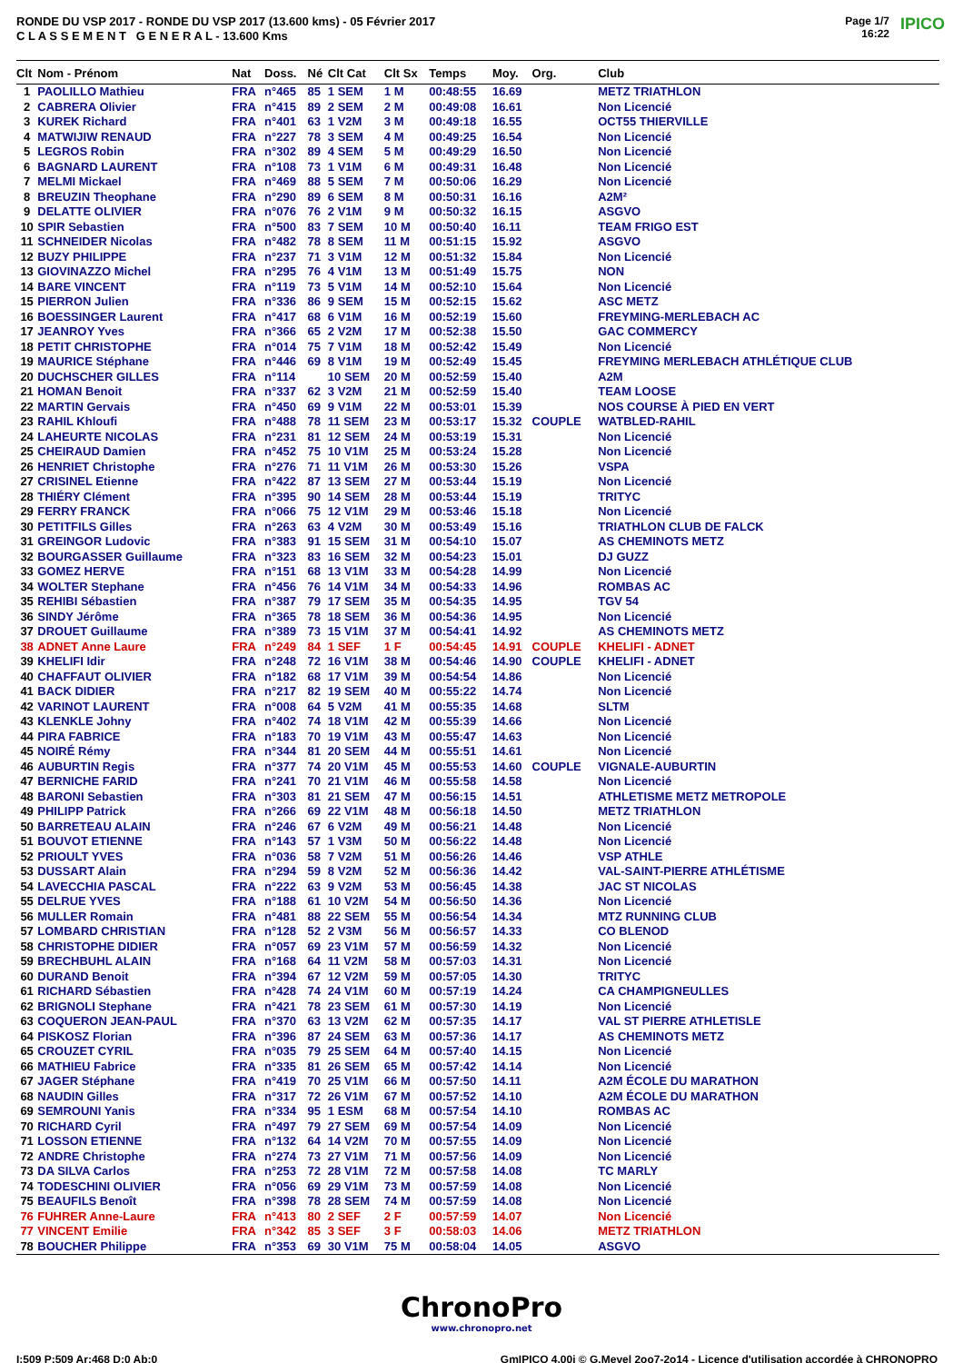RONDE DU VSP 2017 - RONDE DU VSP 2017 (13.600 kms) - 05 Février 2017
C L A S S E M E N T G E N E R A L - 13.600 Kms
Page 1/7
16:22
IPICO
| Clt | Nom - Prénom | Nat | Doss. | Né | Clt Cat | Clt Sx | Temps | Moy. | Org. | Club |
| --- | --- | --- | --- | --- | --- | --- | --- | --- | --- | --- |
| 1 | PAOLILLO Mathieu | FRA | n°465 | 85 | 1 SEM | 1 M | 00:48:55 | 16.69 | | METZ TRIATHLON |
| 2 | CABRERA Olivier | FRA | n°415 | 89 | 2 SEM | 2 M | 00:49:08 | 16.61 | | Non Licencié |
| 3 | KUREK Richard | FRA | n°401 | 63 | 1 V2M | 3 M | 00:49:18 | 16.55 | | OCT55 THIERVILLE |
| 4 | MATWIJIW RENAUD | FRA | n°227 | 78 | 3 SEM | 4 M | 00:49:25 | 16.54 | | Non Licencié |
| 5 | LEGROS Robin | FRA | n°302 | 89 | 4 SEM | 5 M | 00:49:29 | 16.50 | | Non Licencié |
| 6 | BAGNARD LAURENT | FRA | n°108 | 73 | 1 V1M | 6 M | 00:49:31 | 16.48 | | Non Licencié |
| 7 | MELMI Mickael | FRA | n°469 | 88 | 5 SEM | 7 M | 00:50:06 | 16.29 | | Non Licencié |
| 8 | BREUZIN Theophane | FRA | n°290 | 89 | 6 SEM | 8 M | 00:50:31 | 16.16 | | A2M² |
| 9 | DELATTE OLIVIER | FRA | n°076 | 76 | 2 V1M | 9 M | 00:50:32 | 16.15 | | ASGVO |
| 10 | SPIR Sebastien | FRA | n°500 | 83 | 7 SEM | 10 M | 00:50:40 | 16.11 | | TEAM FRIGO EST |
| 11 | SCHNEIDER Nicolas | FRA | n°482 | 78 | 8 SEM | 11 M | 00:51:15 | 15.92 | | ASGVO |
| 12 | BUZY PHILIPPE | FRA | n°237 | 71 | 3 V1M | 12 M | 00:51:32 | 15.84 | | Non Licencié |
| 13 | GIOVINAZZO Michel | FRA | n°295 | 76 | 4 V1M | 13 M | 00:51:49 | 15.75 | | NON |
| 14 | BARE VINCENT | FRA | n°119 | 73 | 5 V1M | 14 M | 00:52:10 | 15.64 | | Non Licencié |
| 15 | PIERRON Julien | FRA | n°336 | 86 | 9 SEM | 15 M | 00:52:15 | 15.62 | | ASC METZ |
| 16 | BOESSINGER Laurent | FRA | n°417 | 68 | 6 V1M | 16 M | 00:52:19 | 15.60 | | FREYMING-MERLEBACH AC |
| 17 | JEANROY Yves | FRA | n°366 | 65 | 2 V2M | 17 M | 00:52:38 | 15.50 | | GAC COMMERCY |
| 18 | PETIT CHRISTOPHE | FRA | n°014 | 75 | 7 V1M | 18 M | 00:52:42 | 15.49 | | Non Licencié |
| 19 | MAURICE Stéphane | FRA | n°446 | 69 | 8 V1M | 19 M | 00:52:49 | 15.45 | | FREYMING MERLEBACH ATHLÉTIQUE CLUB |
| 20 | DUCHSCHER GILLES | FRA | n°114 | | 10 SEM | 20 M | 00:52:59 | 15.40 | | A2M |
| 21 | HOMAN Benoit | FRA | n°337 | 62 | 3 V2M | 21 M | 00:52:59 | 15.40 | | TEAM LOOSE |
| 22 | MARTIN Gervais | FRA | n°450 | 69 | 9 V1M | 22 M | 00:53:01 | 15.39 | | NOS COURSE À PIED EN VERT |
| 23 | RAHIL Khloufi | FRA | n°488 | 78 | 11 SEM | 23 M | 00:53:17 | 15.32 | COUPLE | WATBLED-RAHIL |
| 24 | LAHEURTE NICOLAS | FRA | n°231 | 81 | 12 SEM | 24 M | 00:53:19 | 15.31 | | Non Licencié |
| 25 | CHEIRAUD Damien | FRA | n°452 | 75 | 10 V1M | 25 M | 00:53:24 | 15.28 | | Non Licencié |
| 26 | HENRIET Christophe | FRA | n°276 | 71 | 11 V1M | 26 M | 00:53:30 | 15.26 | | VSPA |
| 27 | CRISINEL Etienne | FRA | n°422 | 87 | 13 SEM | 27 M | 00:53:44 | 15.19 | | Non Licencié |
| 28 | THIÉRY Clément | FRA | n°395 | 90 | 14 SEM | 28 M | 00:53:44 | 15.19 | | TRITYC |
| 29 | FERRY FRANCK | FRA | n°066 | 75 | 12 V1M | 29 M | 00:53:46 | 15.18 | | Non Licencié |
| 30 | PETITFILS Gilles | FRA | n°263 | 63 | 4 V2M | 30 M | 00:53:49 | 15.16 | | TRIATHLON CLUB DE FALCK |
| 31 | GREINGOR Ludovic | FRA | n°383 | 91 | 15 SEM | 31 M | 00:54:10 | 15.07 | | AS CHEMINOTS METZ |
| 32 | BOURGASSER Guillaume | FRA | n°323 | 83 | 16 SEM | 32 M | 00:54:23 | 15.01 | | DJ GUZZ |
| 33 | GOMEZ HERVE | FRA | n°151 | 68 | 13 V1M | 33 M | 00:54:28 | 14.99 | | Non Licencié |
| 34 | WOLTER Stephane | FRA | n°456 | 76 | 14 V1M | 34 M | 00:54:33 | 14.96 | | ROMBAS AC |
| 35 | REHIBI Sébastien | FRA | n°387 | 79 | 17 SEM | 35 M | 00:54:35 | 14.95 | | TGV 54 |
| 36 | SINDY Jérôme | FRA | n°365 | 78 | 18 SEM | 36 M | 00:54:36 | 14.95 | | Non Licencié |
| 37 | DROUET Guillaume | FRA | n°389 | 73 | 15 V1M | 37 M | 00:54:41 | 14.92 | | AS CHEMINOTS METZ |
| 38 | ADNET Anne Laure | FRA | n°249 | 84 | 1 SEF | 1 F | 00:54:45 | 14.91 | COUPLE | KHELIFI - ADNET |
| 39 | KHELIFI Idir | FRA | n°248 | 72 | 16 V1M | 38 M | 00:54:46 | 14.90 | COUPLE | KHELIFI - ADNET |
| 40 | CHAFFAUT OLIVIER | FRA | n°182 | 68 | 17 V1M | 39 M | 00:54:54 | 14.86 | | Non Licencié |
| 41 | BACK DIDIER | FRA | n°217 | 82 | 19 SEM | 40 M | 00:55:22 | 14.74 | | Non Licencié |
| 42 | VARINOT LAURENT | FRA | n°008 | 64 | 5 V2M | 41 M | 00:55:35 | 14.68 | | SLTM |
| 43 | KLENKLE Johny | FRA | n°402 | 74 | 18 V1M | 42 M | 00:55:39 | 14.66 | | Non Licencié |
| 44 | PIRA FABRICE | FRA | n°183 | 70 | 19 V1M | 43 M | 00:55:47 | 14.63 | | Non Licencié |
| 45 | NOIRÉ Rémy | FRA | n°344 | 81 | 20 SEM | 44 M | 00:55:51 | 14.61 | | Non Licencié |
| 46 | AUBURTIN Regis | FRA | n°377 | 74 | 20 V1M | 45 M | 00:55:53 | 14.60 | COUPLE | VIGNALE-AUBURTIN |
| 47 | BERNICHE FARID | FRA | n°241 | 70 | 21 V1M | 46 M | 00:55:58 | 14.58 | | Non Licencié |
| 48 | BARONI Sebastien | FRA | n°303 | 81 | 21 SEM | 47 M | 00:56:15 | 14.51 | | ATHLETISME METZ METROPOLE |
| 49 | PHILIPP Patrick | FRA | n°266 | 69 | 22 V1M | 48 M | 00:56:18 | 14.50 | | METZ TRIATHLON |
| 50 | BARRETEAU ALAIN | FRA | n°246 | 67 | 6 V2M | 49 M | 00:56:21 | 14.48 | | Non Licencié |
| 51 | BOUVOT ETIENNE | FRA | n°143 | 57 | 1 V3M | 50 M | 00:56:22 | 14.48 | | Non Licencié |
| 52 | PRIOULT YVES | FRA | n°036 | 58 | 7 V2M | 51 M | 00:56:26 | 14.46 | | VSP ATHLE |
| 53 | DUSSART Alain | FRA | n°294 | 59 | 8 V2M | 52 M | 00:56:36 | 14.42 | | VAL-SAINT-PIERRE ATHLÉTISME |
| 54 | LAVECCHIA PASCAL | FRA | n°222 | 63 | 9 V2M | 53 M | 00:56:45 | 14.38 | | JAC ST NICOLAS |
| 55 | DELRUE YVES | FRA | n°188 | 61 | 10 V2M | 54 M | 00:56:50 | 14.36 | | Non Licencié |
| 56 | MULLER Romain | FRA | n°481 | 88 | 22 SEM | 55 M | 00:56:54 | 14.34 | | MTZ RUNNING CLUB |
| 57 | LOMBARD CHRISTIAN | FRA | n°128 | 52 | 2 V3M | 56 M | 00:56:57 | 14.33 | | CO BLENOD |
| 58 | CHRISTOPHE DIDIER | FRA | n°057 | 69 | 23 V1M | 57 M | 00:56:59 | 14.32 | | Non Licencié |
| 59 | BRECHBUHL ALAIN | FRA | n°168 | 64 | 11 V2M | 58 M | 00:57:03 | 14.31 | | Non Licencié |
| 60 | DURAND Benoit | FRA | n°394 | 67 | 12 V2M | 59 M | 00:57:05 | 14.30 | | TRITYC |
| 61 | RICHARD Sébastien | FRA | n°428 | 74 | 24 V1M | 60 M | 00:57:19 | 14.24 | | CA CHAMPIGNEULLES |
| 62 | BRIGNOLI Stephane | FRA | n°421 | 78 | 23 SEM | 61 M | 00:57:30 | 14.19 | | Non Licencié |
| 63 | COQUERON JEAN-PAUL | FRA | n°370 | 63 | 13 V2M | 62 M | 00:57:35 | 14.17 | | VAL ST PIERRE ATHLETISLE |
| 64 | PISKOSZ Florian | FRA | n°396 | 87 | 24 SEM | 63 M | 00:57:36 | 14.17 | | AS CHEMINOTS METZ |
| 65 | CROUZET CYRIL | FRA | n°035 | 79 | 25 SEM | 64 M | 00:57:40 | 14.15 | | Non Licencié |
| 66 | MATHIEU Fabrice | FRA | n°335 | 81 | 26 SEM | 65 M | 00:57:42 | 14.14 | | Non Licencié |
| 67 | JAGER Stéphane | FRA | n°419 | 70 | 25 V1M | 66 M | 00:57:50 | 14.11 | | A2M ÉCOLE DU MARATHON |
| 68 | NAUDIN Gilles | FRA | n°317 | 72 | 26 V1M | 67 M | 00:57:52 | 14.10 | | A2M ÉCOLE DU MARATHON |
| 69 | SEMROUNI Yanis | FRA | n°334 | 95 | 1 ESM | 68 M | 00:57:54 | 14.10 | | ROMBAS AC |
| 70 | RICHARD Cyril | FRA | n°497 | 79 | 27 SEM | 69 M | 00:57:54 | 14.09 | | Non Licencié |
| 71 | LOSSON ETIENNE | FRA | n°132 | 64 | 14 V2M | 70 M | 00:57:55 | 14.09 | | Non Licencié |
| 72 | ANDRE Christophe | FRA | n°274 | 73 | 27 V1M | 71 M | 00:57:56 | 14.09 | | Non Licencié |
| 73 | DA SILVA Carlos | FRA | n°253 | 72 | 28 V1M | 72 M | 00:57:58 | 14.08 | | TC MARLY |
| 74 | TODESCHINI OLIVIER | FRA | n°056 | 69 | 29 V1M | 73 M | 00:57:59 | 14.08 | | Non Licencié |
| 75 | BEAUFILS Benoît | FRA | n°398 | 78 | 28 SEM | 74 M | 00:57:59 | 14.08 | | Non Licencié |
| 76 | FUHRER Anne-Laure | FRA | n°413 | 80 | 2 SEF | 2 F | 00:57:59 | 14.07 | | Non Licencié |
| 77 | VINCENT Emilie | FRA | n°342 | 85 | 3 SEF | 3 F | 00:58:03 | 14.06 | | METZ TRIATHLON |
| 78 | BOUCHER Philippe | FRA | n°353 | 69 | 30 V1M | 75 M | 00:58:04 | 14.05 | | ASGVO |
ChronoPro
www.chronopro.net
I:509 P:509 Ar:468 D:0 Ab:0 GmIPICO 4.00j © G.Mevel 2oo7-2o14 - Licence d'utilisation accordée à CHRONOPRO